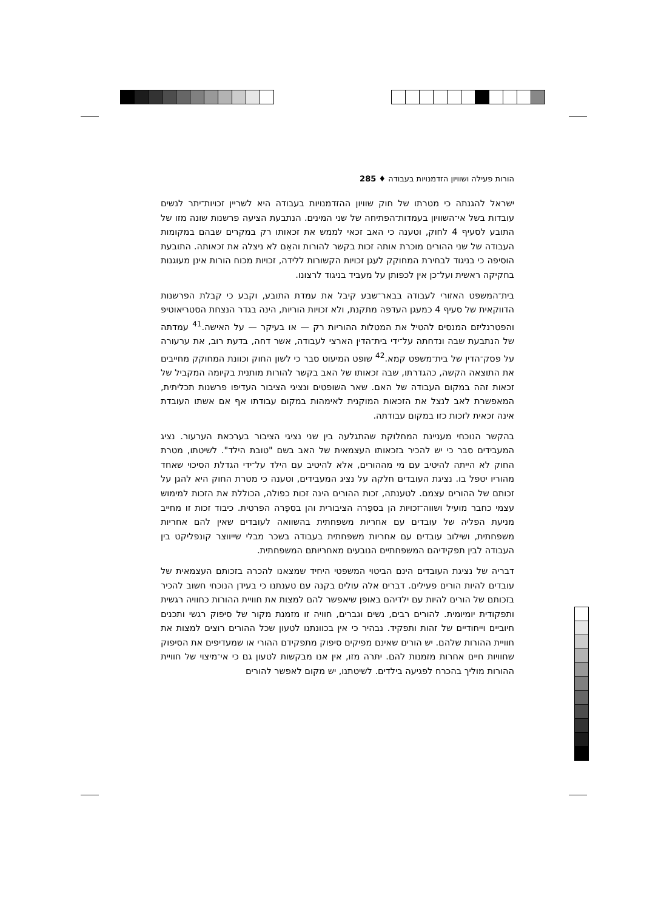הורות פעילה ושוויון הזדמנויות בעבודה ♦ 285
ישראל להגנתה כי מטרתו של חוק שוויון ההזדמנויות בעבודה היא לשריין זכויות־יתר לנשים עובדות בשל אי־השוויון בעמדות־הפתיחה של שני המינים. הנתבעת הציעה פרשנות שונה מזו של התובע לסעיף 4 לחוק, וטענה כי האב זכאי לממש את זכאותו רק במקרים שבהם במקומות העבודה של שני ההורים מוכרת אותה זכות בקשר להורות והאֵם לא ניצלה את זכאותה. התובעת הוסיפה כי בניגוד לבחירת המחוקק לעגן זכויות הקשורות ללידה, זכויות מכוח הורות אינן מעוגנות בחקיקה ראשית ועל־כן אין לכפותן על מעביד בניגוד לרצונו.
בית־המשפט האזורי לעבודה בבאר־שבע קיבל את עמדת התובע, וקבע כי קבלת הפרשנות הדווקאית של סעיף 4 כמעגן העדפה מתקנת, ולא זכויות הוריות, הינה בגדר הנצחת הסטריאוטיפ והפטרנליזם המנסים להטיל את המטלות ההוריות רק — או בעיקר — על האישה.<sup>41</sup> עמדתה של הנתבעת שבה ונדחתה על־ידי בית־הדין הארצי לעבודה, אשר דחה, בדעת רוב, את ערעורה על פסק־הדין של בית־משפט קמא.<sup>42</sup> שופט המיעוט סבר כי לשון החוק וכוונת המחוקק מחייבים את התוצאה הקשה, כהגדרתו, שבה זכאותו של האב בקשר להורות מותנית בקיומה המקביל של זכאות זהה במקום העבודה של האם. שאר השופטים ונציגי הציבור העדיפו פרשנות תכליתית, המאפשרת לאב לנצל את הזכאות המוקנית לאימהות במקום עבודתו אף אם אשתו העובדת אינה זכאית לזכות כזו במקום עבודתה.
בהקשר הנוכחי מעניינת המחלוקת שהתגלעה בין שני נציגי הציבור בערכאת הערעור. נציג המעבידים סבר כי יש להכיר בזכאותו העצמאית של האב בשם "טובת הילד". לשיטתו, מטרת החוק לא הייתה להיטיב עם מי מההורים, אלא להיטיב עם הילד על־ידי הגדלת הסיכוי שאחד מהוריו יטפל בו. נציגת העובדים חלקה על נציג המעבידים, וטענה כי מטרת החוק היא להגן על זכותם של ההורים עצמם. לטענתה, זכות ההורים הינה זכות כפולה, הכוללת את הזכות למימוש עצמי כחבר מועיל ושווה־זכויות הן בספֵרה הציבורית והן בספֵרה הפרטית. כיבוד זכות זו מחייב מניעת הפליה של עובדים עם אחריות משפחתית בהשוואה לעובדים שאין להם אחריות משפחתית, ושילוב עובדים עם אחריות משפחתית בעבודה בשכר מבלי שייווצר קונפליקט בין העבודה לבין תפקידיהם המשפחתיים הנובעים מאחריותם המשפחתית.
דבריה של נציגת העובדים הינם הביטוי המשפטי היחיד שמצאנו להכרה בזכותם העצמאית של עובדים להיות הורים פעילים. דברים אלה עולים בקנה עם טענתנו כי בעידן הנוכחי חשוב להכיר בזכותם של הורים להיות עם ילדיהם באופן שיאפשר להם למצות את חוויית ההורות כחוויה רגשית ותפקודית יומיומית. להורים רבים, נשים וגברים, חוויה זו מזמנת מקור של סיפוק רגשי ותכנים חיוביים וייחודיים של זהות ותפקיד. נבהיר כי אין בכוונתנו לטעון שכל ההורים רוצים למצות את חוויית ההורות שלהם. יש הורים שאינם מפיקים סיפוק מתפקידם ההורי או שמעדיפים את הסיפוק שחוויות חיים אחרות מזמנות להם. יתרה מזו, אין אנו מבקשות לטעון גם כי אי־מיצוי של חוויית ההורות מוליך בהכרח לפגיעה בילדים. לשיטתנו, יש מקום לאפשר להורים